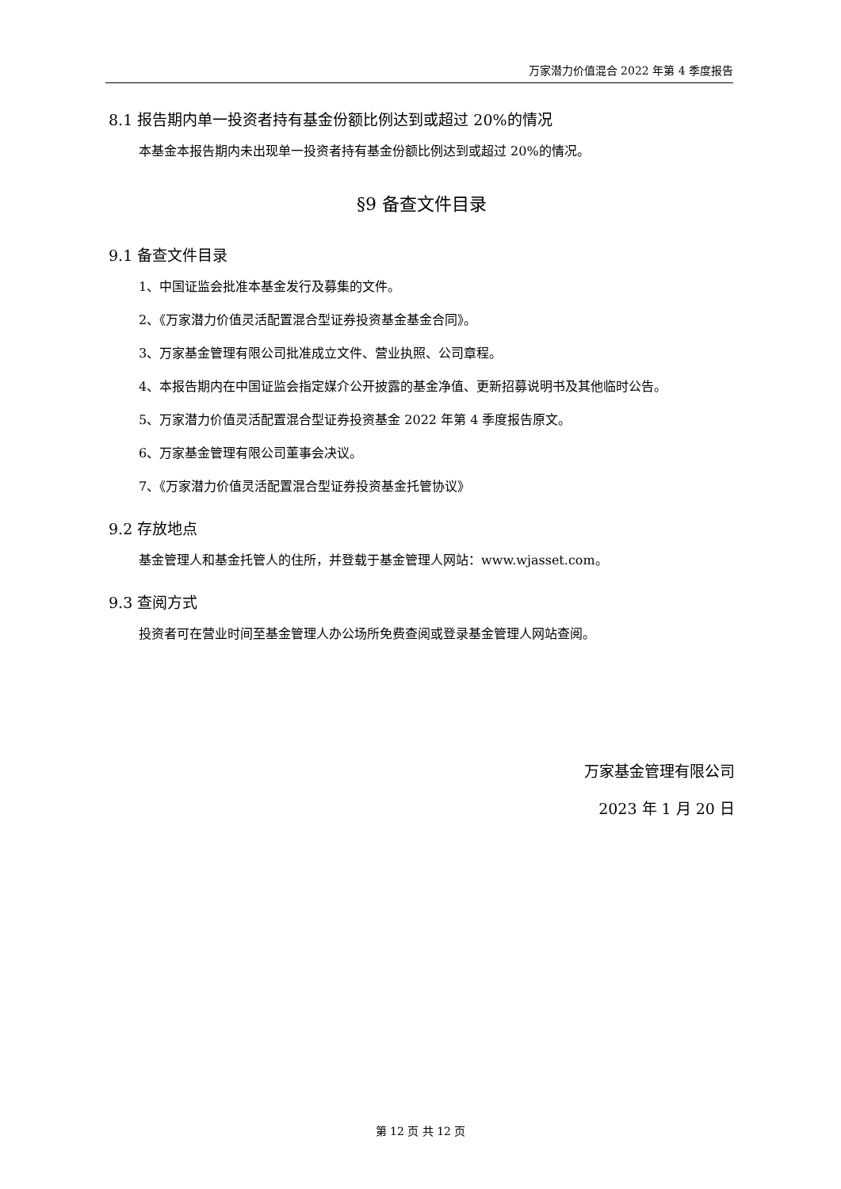万家潜力价值混合 2022 年第 4 季度报告
8.1 报告期内单一投资者持有基金份额比例达到或超过 20%的情况
本基金本报告期内未出现单一投资者持有基金份额比例达到或超过 20%的情况。
§9 备查文件目录
9.1 备查文件目录
1、中国证监会批准本基金发行及募集的文件。
2、《万家潜力价值灵活配置混合型证券投资基金基金合同》。
3、万家基金管理有限公司批准成立文件、营业执照、公司章程。
4、本报告期内在中国证监会指定媒介公开披露的基金净值、更新招募说明书及其他临时公告。
5、万家潜力价值灵活配置混合型证券投资基金 2022 年第 4 季度报告原文。
6、万家基金管理有限公司董事会决议。
7、《万家潜力价值灵活配置混合型证券投资基金托管协议》
9.2 存放地点
基金管理人和基金托管人的住所，并登载于基金管理人网站：www.wjasset.com。
9.3 查阅方式
投资者可在营业时间至基金管理人办公场所免费查阅或登录基金管理人网站查阅。
万家基金管理有限公司
2023 年 1 月 20 日
第 12 页 共 12 页